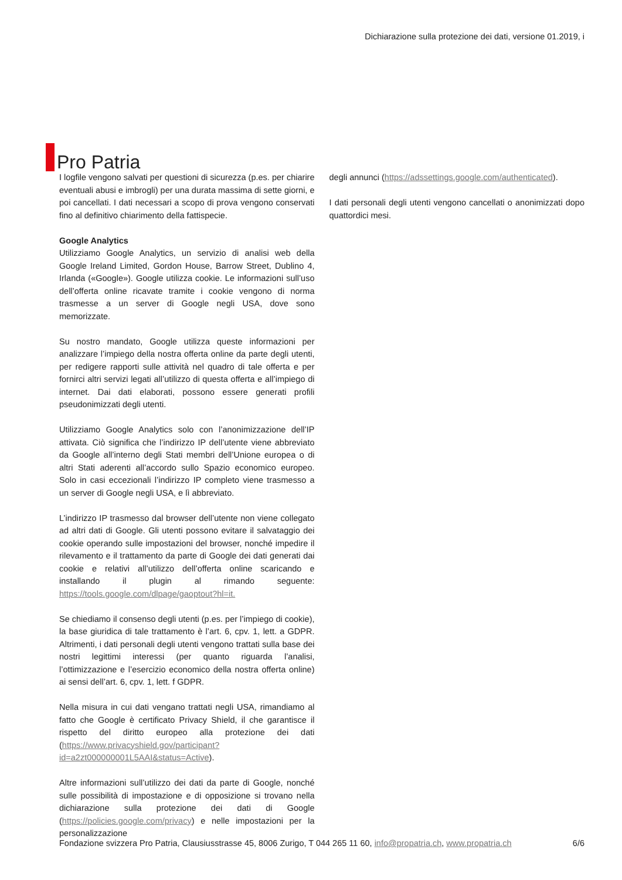Pro Patria
Dichiarazione sulla protezione dei dati, versione 01.2019, i
I logfile vengono salvati per questioni di sicurezza (p.es. per chiarire eventuali abusi e imbrogli) per una durata massima di sette giorni, e poi cancellati. I dati necessari a scopo di prova vengono conservati fino al definitivo chiarimento della fattispecie.
Google Analytics
Utilizziamo Google Analytics, un servizio di analisi web della Google Ireland Limited, Gordon House, Barrow Street, Dublino 4, Irlanda («Google»). Google utilizza cookie. Le informazioni sull’uso dell’offerta online ricavate tramite i cookie vengono di norma trasmesse a un server di Google negli USA, dove sono memorizzate.
Su nostro mandato, Google utilizza queste informazioni per analizzare l’impiego della nostra offerta online da parte degli utenti, per redigere rapporti sulle attività nel quadro di tale offerta e per fornirci altri servizi legati all’utilizzo di questa offerta e all’impiego di internet. Dai dati elaborati, possono essere generati profili pseudonimizzati degli utenti.
Utilizziamo Google Analytics solo con l’anonimizzazione dell’IP attivata. Ciò significa che l’indirizzo IP dell’utente viene abbreviato da Google all’interno degli Stati membri dell’Unione europea o di altri Stati aderenti all’accordo sullo Spazio economico europeo. Solo in casi eccezionali l’indirizzo IP completo viene trasmesso a un server di Google negli USA, e lì abbreviato.
L’indirizzo IP trasmesso dal browser dell’utente non viene collegato ad altri dati di Google. Gli utenti possono evitare il salvataggio dei cookie operando sulle impostazioni del browser, nonché impedire il rilevamento e il trattamento da parte di Google dei dati generati dai cookie e relativi all’utilizzo dell’offerta online scaricando e installando il plugin al rimando seguente: https://tools.google.com/dlpage/gaoptout?hl=it.
Se chiediamo il consenso degli utenti (p.es. per l’impiego di cookie), la base giuridica di tale trattamento è l’art. 6, cpv. 1, lett. a GDPR. Altrimenti, i dati personali degli utenti vengono trattati sulla base dei nostri legittimi interessi (per quanto riguarda l’analisi, l’ottimizzazione e l’esercizio economico della nostra offerta online) ai sensi dell’art. 6, cpv. 1, lett. f GDPR.
Nella misura in cui dati vengano trattati negli USA, rimandiamo al fatto che Google è certificato Privacy Shield, il che garantisce il rispetto del diritto europeo alla protezione dei dati (https://www.privacyshield.gov/participant?id=a2zt000000001L5AAI&status=Active).
Altre informazioni sull’utilizzo dei dati da parte di Google, nonché sulle possibilità di impostazione e di opposizione si trovano nella dichiarazione sulla protezione dei dati di Google (https://policies.google.com/privacy) e nelle impostazioni per la personalizzazione
degli annunci (https://adssettings.google.com/authenticated).
I dati personali degli utenti vengono cancellati o anonimizzati dopo quattordici mesi.
Fondazione svizzera Pro Patria, Clausiusstrasse 45, 8006 Zurigo, T 044 265 11 60, info@propatria.ch, www.propatria.ch 6/6